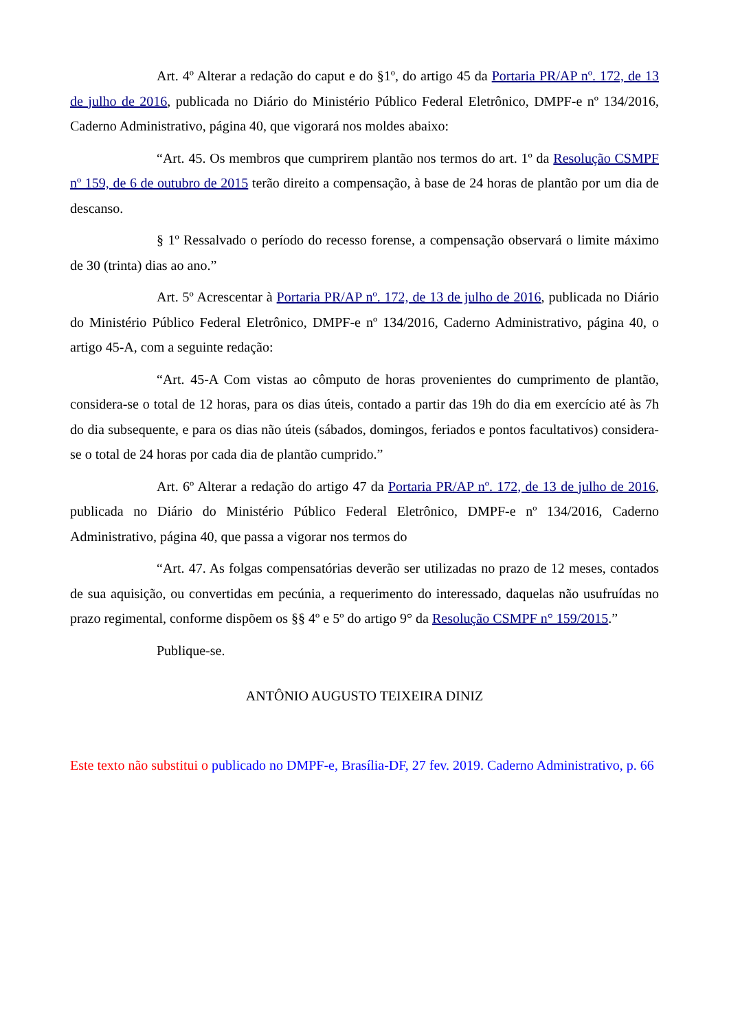Art. 4º Alterar a redação do caput e do §1º, do artigo 45 da Portaria PR/AP nº. 172, de 13 de julho de 2016, publicada no Diário do Ministério Público Federal Eletrônico, DMPF-e nº 134/2016, Caderno Administrativo, página 40, que vigorará nos moldes abaixo:
“Art. 45. Os membros que cumprirem plantão nos termos do art. 1º da Resolução CSMPF nº 159, de 6 de outubro de 2015 terão direito a compensação, à base de 24 horas de plantão por um dia de descanso.
§ 1º Ressalvado o período do recesso forense, a compensação observará o limite máximo de 30 (trinta) dias ao ano.”
Art. 5º Acrescentar à Portaria PR/AP nº. 172, de 13 de julho de 2016, publicada no Diário do Ministério Público Federal Eletrônico, DMPF-e nº 134/2016, Caderno Administrativo, página 40, o artigo 45-A, com a seguinte redação:
“Art. 45-A Com vistas ao cômputo de horas provenientes do cumprimento de plantão, considera-se o total de 12 horas, para os dias úteis, contado a partir das 19h do dia em exercício até às 7h do dia subsequente, e para os dias não úteis (sábados, domingos, feriados e pontos facultativos) considera-se o total de 24 horas por cada dia de plantão cumprido.”
Art. 6º Alterar a redação do artigo 47 da Portaria PR/AP nº. 172, de 13 de julho de 2016, publicada no Diário do Ministério Público Federal Eletrônico, DMPF-e nº 134/2016, Caderno Administrativo, página 40, que passa a vigorar nos termos do
“Art. 47. As folgas compensatórias deverão ser utilizadas no prazo de 12 meses, contados de sua aquisição, ou convertidas em pecúnia, a requerimento do interessado, daquelas não usufruídas no prazo regimental, conforme dispõem os §§ 4º e 5º do artigo 9° da Resolução CSMPF n° 159/2015.”
Publique-se.
ANTÔNIO AUGUSTO TEIXEIRA DINIZ
Este texto não substitui o publicado no DMPF-e, Brasília-DF, 27 fev. 2019. Caderno Administrativo, p. 66